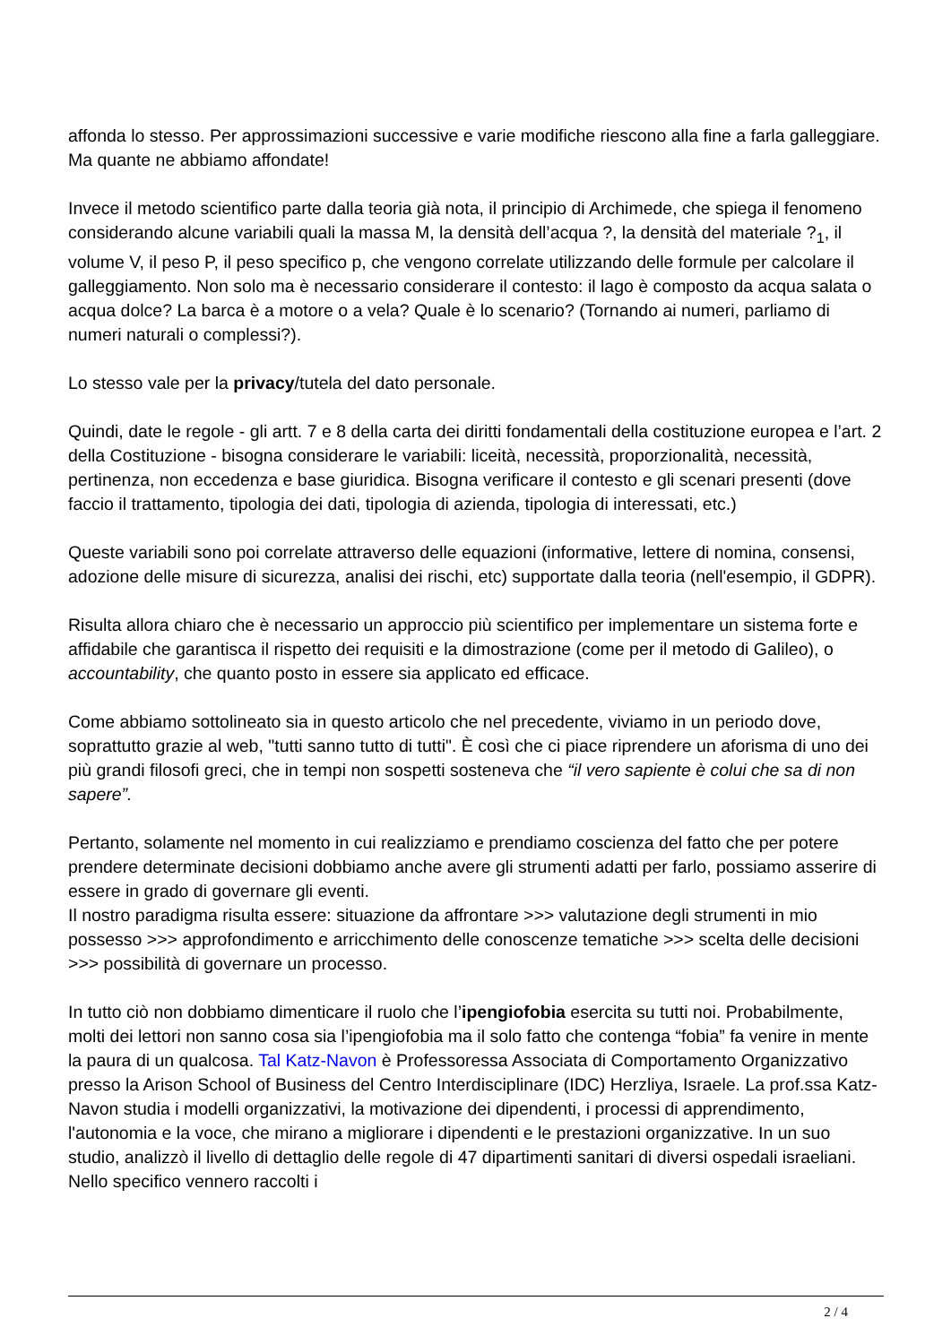affonda lo stesso. Per approssimazioni successive e varie modifiche riescono alla fine a farla galleggiare. Ma quante ne abbiamo affondate!
Invece il metodo scientifico parte dalla teoria già nota, il principio di Archimede, che spiega il fenomeno considerando alcune variabili quali la massa M, la densità dell’acqua ?, la densità del materiale ?<sub>1</sub>, il volume V, il peso P, il peso specifico p, che vengono correlate utilizzando delle formule per calcolare il galleggiamento. Non solo ma è necessario considerare il contesto: il lago è composto da acqua salata o acqua dolce? La barca è a motore o a vela? Quale è lo scenario? (Tornando ai numeri, parliamo di numeri naturali o complessi?).
Lo stesso vale per la privacy/tutela del dato personale.
Quindi, date le regole - gli artt. 7 e 8 della carta dei diritti fondamentali della costituzione europea e l’art. 2 della Costituzione - bisogna considerare le variabili: liceità, necessità, proporzionalità, necessità, pertinenza, non eccedenza e base giuridica. Bisogna verificare il contesto e gli scenari presenti (dove faccio il trattamento, tipologia dei dati, tipologia di azienda, tipologia di interessati, etc.)
Queste variabili sono poi correlate attraverso delle equazioni (informative, lettere di nomina, consensi, adozione delle misure di sicurezza, analisi dei rischi, etc) supportate dalla teoria (nell'esempio, il GDPR).
Risulta allora chiaro che è necessario un approccio più scientifico per implementare un sistema forte e affidabile che garantisca il rispetto dei requisiti e la dimostrazione (come per il metodo di Galileo), o accountability, che quanto posto in essere sia applicato ed efficace.
Come abbiamo sottolineato sia in questo articolo che nel precedente, viviamo in un periodo dove, soprattutto grazie al web, "tutti sanno tutto di tutti". È così che ci piace riprendere un aforisma di uno dei più grandi filosofi greci, che in tempi non sospetti sosteneva che “il vero sapiente è colui che sa di non sapere”.
Pertanto, solamente nel momento in cui realizziamo e prendiamo coscienza del fatto che per potere prendere determinate decisioni dobbiamo anche avere gli strumenti adatti per farlo, possiamo asserire di essere in grado di governare gli eventi.
Il nostro paradigma risulta essere: situazione da affrontare >>> valutazione degli strumenti in mio possesso >>> approfondimento e arricchimento delle conoscenze tematiche >>> scelta delle decisioni >>> possibilità di governare un processo.
In tutto ciò non dobbiamo dimenticare il ruolo che l’ipengiofobia esercita su tutti noi. Probabilmente, molti dei lettori non sanno cosa sia l’ipengiofobia ma il solo fatto che contenga “fobia” fa venire in mente la paura di un qualcosa. Tal Katz-Navon è Professoressa Associata di Comportamento Organizzativo presso la Arison School of Business del Centro Interdisciplinare (IDC) Herzliya, Israele. La prof.ssa Katz-Navon studia i modelli organizzativi, la motivazione dei dipendenti, i processi di apprendimento, l'autonomia e la voce, che mirano a migliorare i dipendenti e le prestazioni organizzative. In un suo studio, analizzò il livello di dettaglio delle regole di 47 dipartimenti sanitari di diversi ospedali israeliani. Nello specifico vennero raccolti i
2 / 4